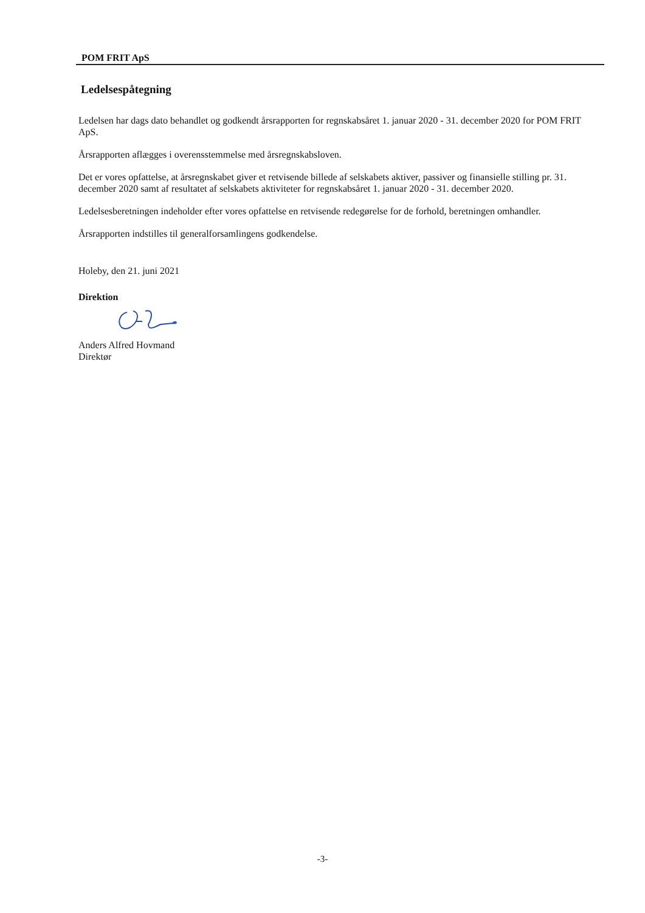POM FRIT ApS
Ledelsespåtegning
Ledelsen har dags dato behandlet og godkendt årsrapporten for regnskabsåret 1. januar 2020 - 31. december 2020 for POM FRIT ApS.
Årsrapporten aflægges i overensstemmelse med årsregnskabsloven.
Det er vores opfattelse, at årsregnskabet giver et retvisende billede af selskabets aktiver, passiver og finansielle stilling pr. 31. december 2020 samt af resultatet af selskabets aktiviteter for regnskabsåret 1. januar 2020 - 31. december 2020.
Ledelsesberetningen indeholder efter vores opfattelse en retvisende redegørelse for de forhold, beretningen omhandler.
Årsrapporten indstilles til generalforsamlingens godkendelse.
Holeby, den 21. juni 2021
Direktion
Anders Alfred Hovmand
Direktør
-3-